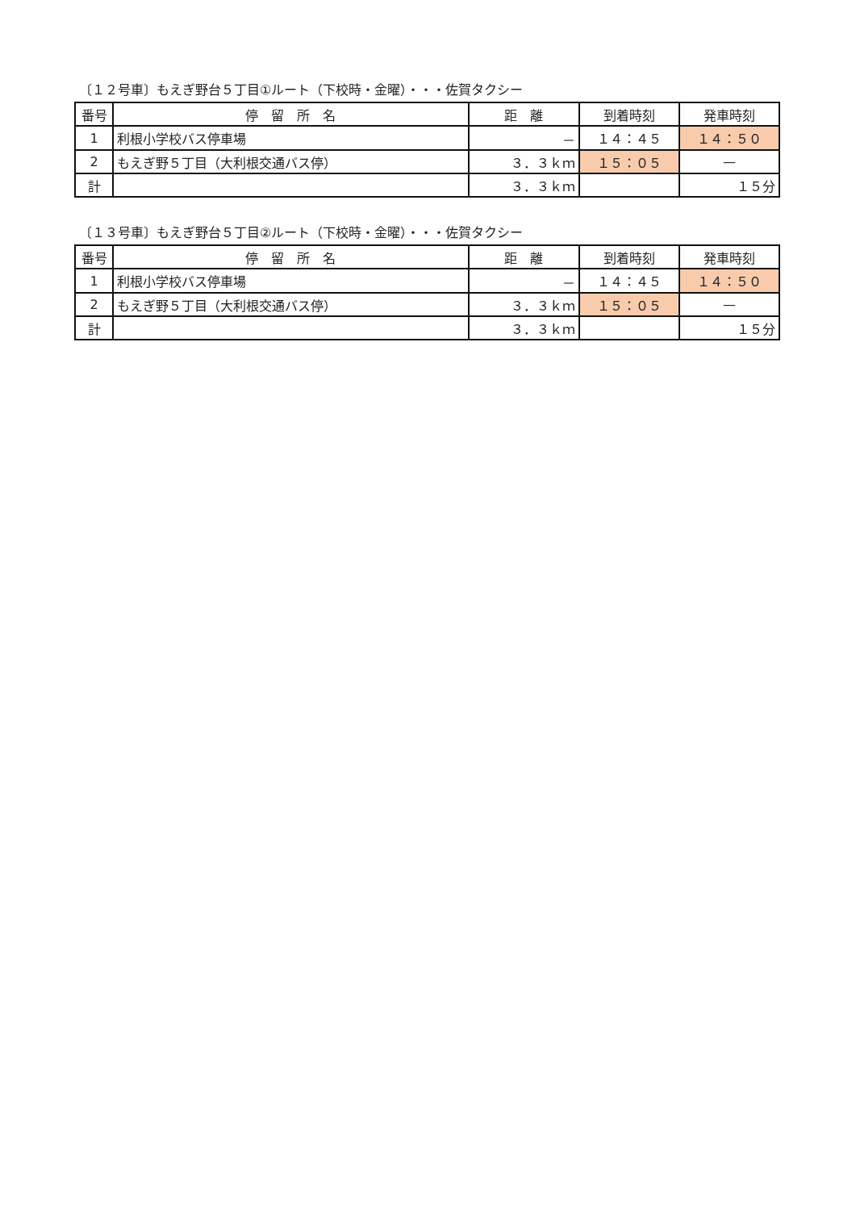〔１２号車〕もえぎ野台５丁目①ルート（下校時・金曜）・・・佐賀タクシー
| 番号 | 停 留 所 名 | 距 離 | 到着時刻 | 発車時刻 |
| --- | --- | --- | --- | --- |
| 1 | 利根小学校バス停車場 | － | １４：４５ | １４：５０ |
| 2 | もえぎ野５丁目（大利根交通バス停） | ３．３ｋｍ | １５：０５ | — |
| 計 | | ３．３ｋｍ | | １５分 |
〔１３号車〕もえぎ野台５丁目②ルート（下校時・金曜）・・・佐賀タクシー
| 番号 | 停 留 所 名 | 距 離 | 到着時刻 | 発車時刻 |
| --- | --- | --- | --- | --- |
| 1 | 利根小学校バス停車場 | － | １４：４５ | １４：５０ |
| 2 | もえぎ野５丁目（大利根交通バス停） | ３．３ｋｍ | １５：０５ | — |
| 計 | | ３．３ｋｍ | | １５分 |